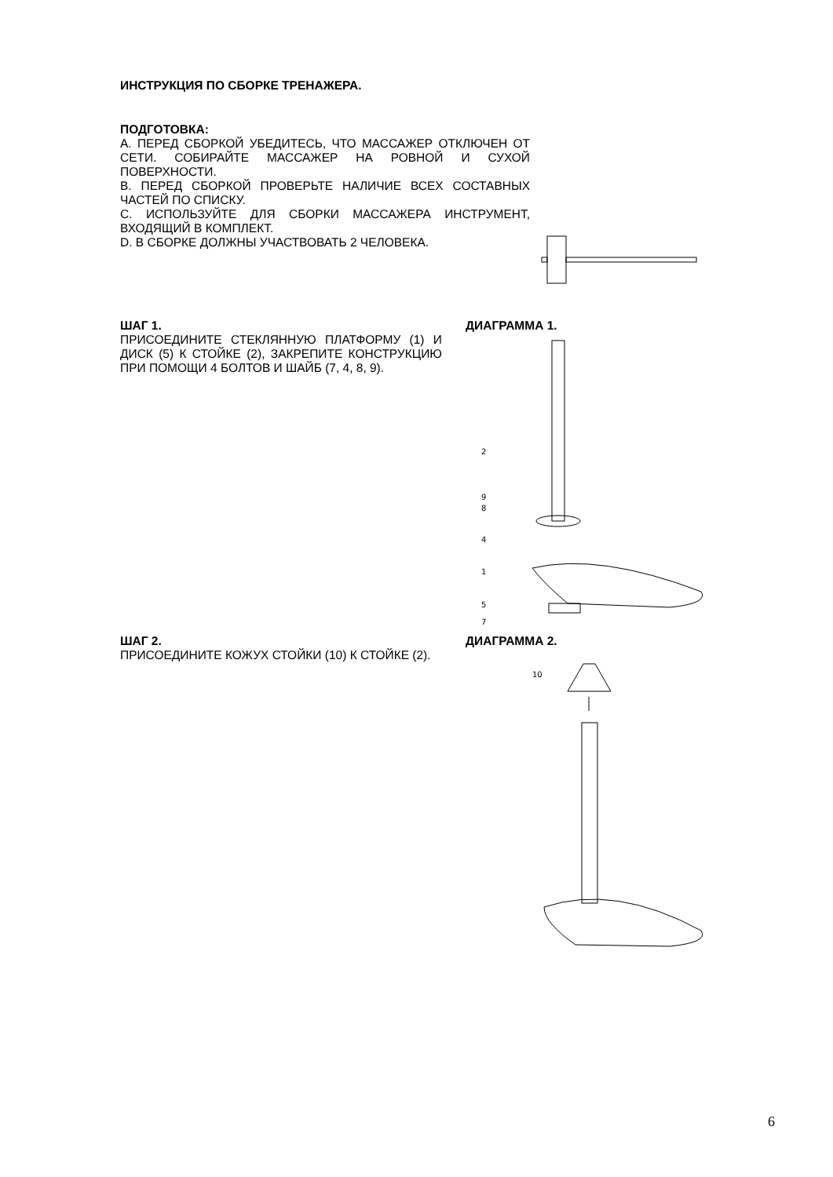ИНСТРУКЦИЯ ПО СБОРКЕ ТРЕНАЖЕРА.
ПОДГОТОВКА:
A. ПЕРЕД СБОРКОЙ УБЕДИТЕСЬ, ЧТО МАССАЖЕР ОТКЛЮЧЕН ОТ СЕТИ. СОБИРАЙТЕ МАССАЖЕР НА РОВНОЙ И СУХОЙ ПОВЕРХНОСТИ.
B. ПЕРЕД СБОРКОЙ ПРОВЕРЬТЕ НАЛИЧИЕ ВСЕХ СОСТАВНЫХ ЧАСТЕЙ ПО СПИСКУ.
C. ИСПОЛЬЗУЙТЕ ДЛЯ СБОРКИ МАССАЖЕРА ИНСТРУМЕНТ, ВХОДЯЩИЙ В КОМПЛЕКТ.
D. В СБОРКЕ ДОЛЖНЫ УЧАСТВОВАТЬ 2 ЧЕЛОВЕКА.
ШАГ 1.
ПРИСОЕДИНИТЕ СТЕКЛЯННУЮ ПЛАТФОРМУ (1) И ДИСК (5) К СТОЙКЕ (2), ЗАКРЕПИТЕ КОНСТРУКЦИЮ ПРИ ПОМОЩИ 4 БОЛТОВ И ШАЙБ (7, 4, 8, 9).
ДИАГРАММА 1.
2
9
8
4
1
5
7
ШАГ 2.
ПРИСОЕДИНИТЕ КОЖУХ СТОЙКИ (10) К СТОЙКЕ (2).
ДИАГРАММА 2.
10
6